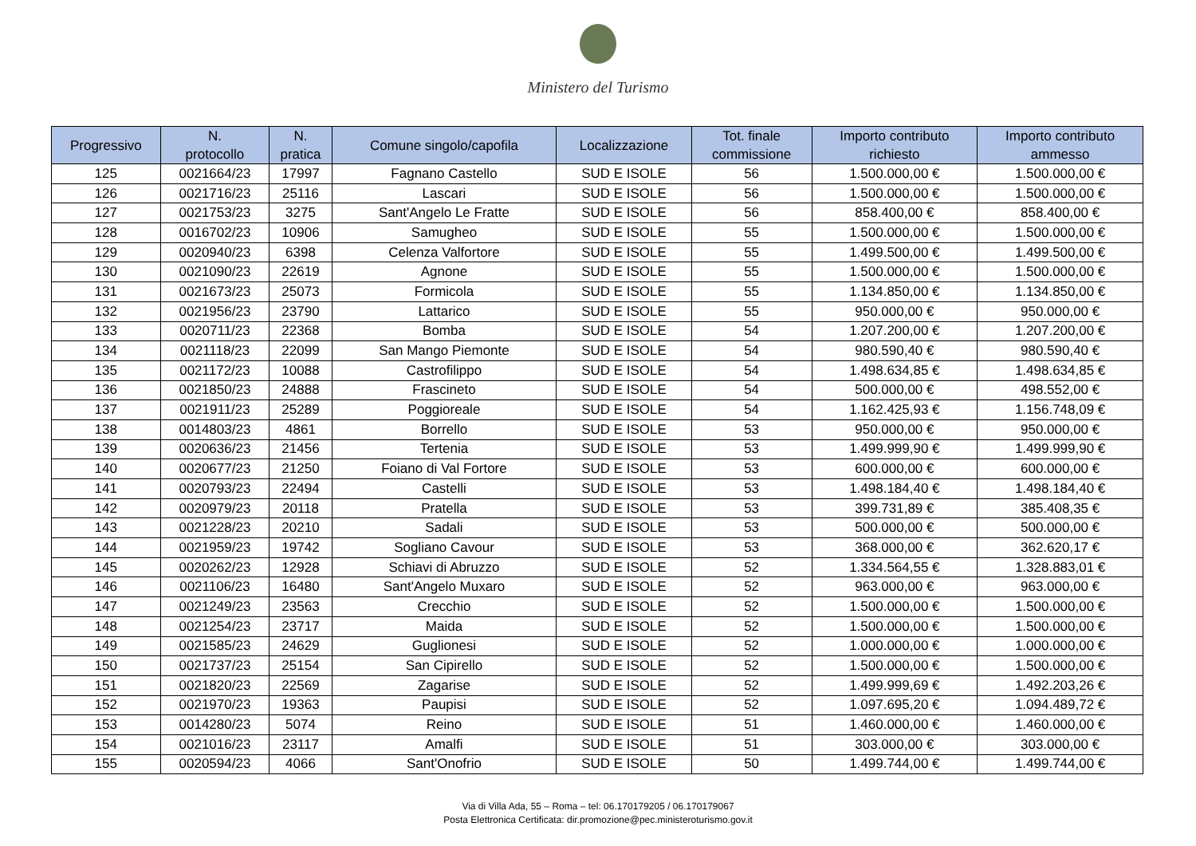Ministero del Turismo
| Progressivo | N. protocollo | N. pratica | Comune singolo/capofila | Localizzazione | Tot. finale commissione | Importo contributo richiesto | Importo contributo ammesso |
| --- | --- | --- | --- | --- | --- | --- | --- |
| 125 | 0021664/23 | 17997 | Fagnano Castello | SUD E ISOLE | 56 | 1.500.000,00 € | 1.500.000,00 € |
| 126 | 0021716/23 | 25116 | Lascari | SUD E ISOLE | 56 | 1.500.000,00 € | 1.500.000,00 € |
| 127 | 0021753/23 | 3275 | Sant'Angelo Le Fratte | SUD E ISOLE | 56 | 858.400,00 € | 858.400,00 € |
| 128 | 0016702/23 | 10906 | Samugheo | SUD E ISOLE | 55 | 1.500.000,00 € | 1.500.000,00 € |
| 129 | 0020940/23 | 6398 | Celenza Valfortore | SUD E ISOLE | 55 | 1.499.500,00 € | 1.499.500,00 € |
| 130 | 0021090/23 | 22619 | Agnone | SUD E ISOLE | 55 | 1.500.000,00 € | 1.500.000,00 € |
| 131 | 0021673/23 | 25073 | Formicola | SUD E ISOLE | 55 | 1.134.850,00 € | 1.134.850,00 € |
| 132 | 0021956/23 | 23790 | Lattarico | SUD E ISOLE | 55 | 950.000,00 € | 950.000,00 € |
| 133 | 0020711/23 | 22368 | Bomba | SUD E ISOLE | 54 | 1.207.200,00 € | 1.207.200,00 € |
| 134 | 0021118/23 | 22099 | San Mango Piemonte | SUD E ISOLE | 54 | 980.590,40 € | 980.590,40 € |
| 135 | 0021172/23 | 10088 | Castrofilippo | SUD E ISOLE | 54 | 1.498.634,85 € | 1.498.634,85 € |
| 136 | 0021850/23 | 24888 | Frascineto | SUD E ISOLE | 54 | 500.000,00 € | 498.552,00 € |
| 137 | 0021911/23 | 25289 | Poggioreale | SUD E ISOLE | 54 | 1.162.425,93 € | 1.156.748,09 € |
| 138 | 0014803/23 | 4861 | Borrello | SUD E ISOLE | 53 | 950.000,00 € | 950.000,00 € |
| 139 | 0020636/23 | 21456 | Tertenia | SUD E ISOLE | 53 | 1.499.999,90 € | 1.499.999,90 € |
| 140 | 0020677/23 | 21250 | Foiano di Val Fortore | SUD E ISOLE | 53 | 600.000,00 € | 600.000,00 € |
| 141 | 0020793/23 | 22494 | Castelli | SUD E ISOLE | 53 | 1.498.184,40 € | 1.498.184,40 € |
| 142 | 0020979/23 | 20118 | Pratella | SUD E ISOLE | 53 | 399.731,89 € | 385.408,35 € |
| 143 | 0021228/23 | 20210 | Sadali | SUD E ISOLE | 53 | 500.000,00 € | 500.000,00 € |
| 144 | 0021959/23 | 19742 | Sogliano Cavour | SUD E ISOLE | 53 | 368.000,00 € | 362.620,17 € |
| 145 | 0020262/23 | 12928 | Schiavi di Abruzzo | SUD E ISOLE | 52 | 1.334.564,55 € | 1.328.883,01 € |
| 146 | 0021106/23 | 16480 | Sant'Angelo Muxaro | SUD E ISOLE | 52 | 963.000,00 € | 963.000,00 € |
| 147 | 0021249/23 | 23563 | Crecchio | SUD E ISOLE | 52 | 1.500.000,00 € | 1.500.000,00 € |
| 148 | 0021254/23 | 23717 | Maida | SUD E ISOLE | 52 | 1.500.000,00 € | 1.500.000,00 € |
| 149 | 0021585/23 | 24629 | Guglionesi | SUD E ISOLE | 52 | 1.000.000,00 € | 1.000.000,00 € |
| 150 | 0021737/23 | 25154 | San Cipirello | SUD E ISOLE | 52 | 1.500.000,00 € | 1.500.000,00 € |
| 151 | 0021820/23 | 22569 | Zagarise | SUD E ISOLE | 52 | 1.499.999,69 € | 1.492.203,26 € |
| 152 | 0021970/23 | 19363 | Paupisi | SUD E ISOLE | 52 | 1.097.695,20 € | 1.094.489,72 € |
| 153 | 0014280/23 | 5074 | Reino | SUD E ISOLE | 51 | 1.460.000,00 € | 1.460.000,00 € |
| 154 | 0021016/23 | 23117 | Amalfi | SUD E ISOLE | 51 | 303.000,00 € | 303.000,00 € |
| 155 | 0020594/23 | 4066 | Sant'Onofrio | SUD E ISOLE | 50 | 1.499.744,00 € | 1.499.744,00 € |
Via di Villa Ada, 55 – Roma – tel: 06.170179205 / 06.170179067
Posta Elettronica Certificata: dir.promozione@pec.ministeroturismo.gov.it